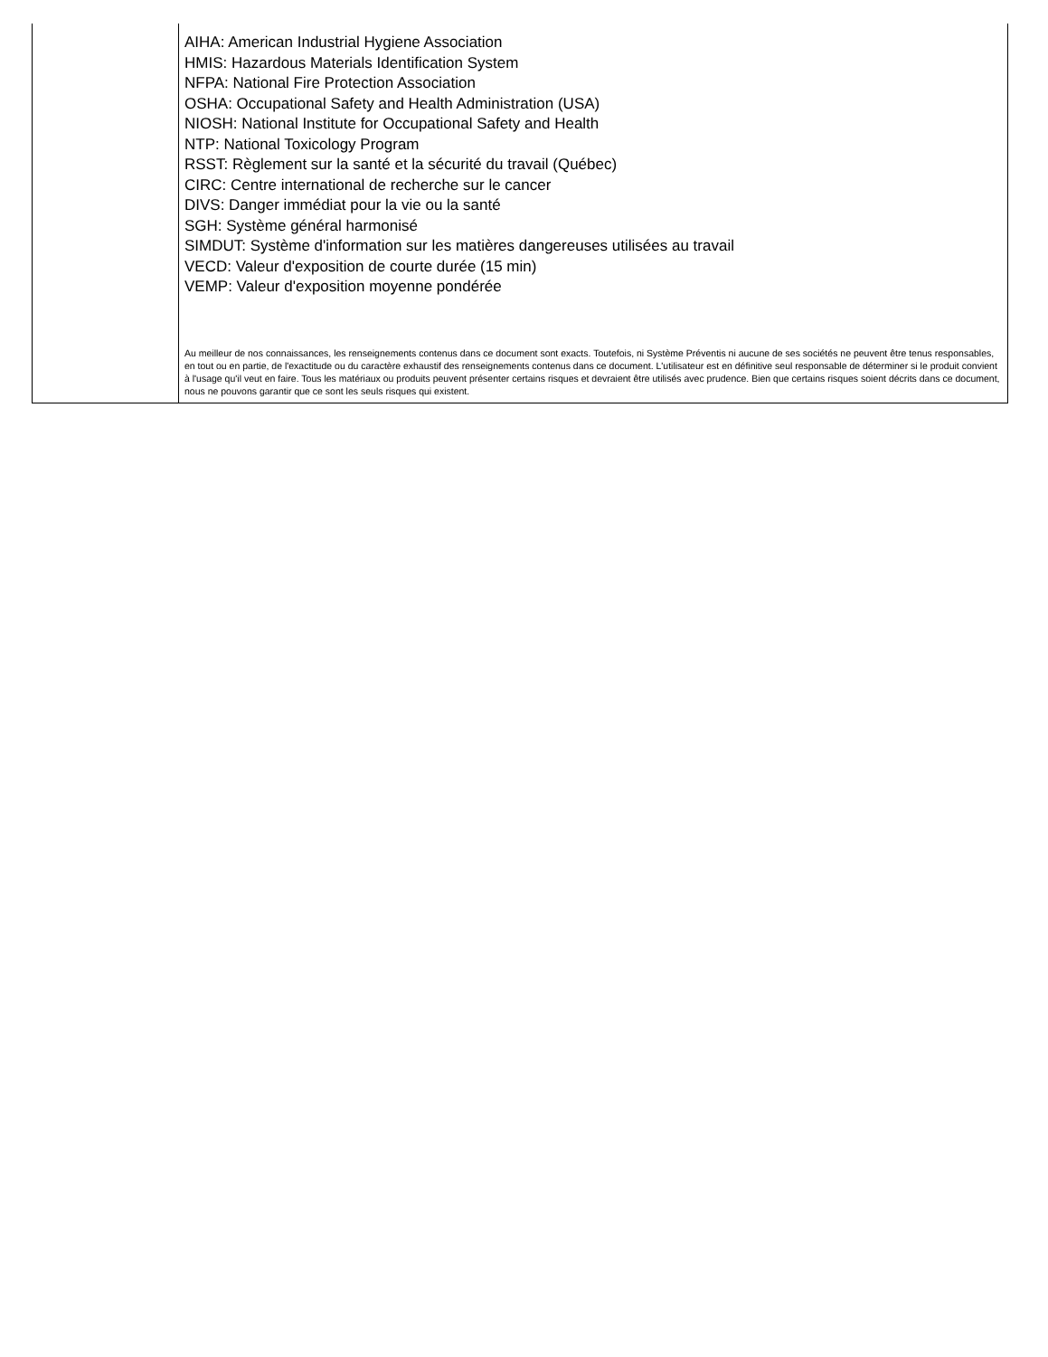| | AIHA: American Industrial Hygiene Association HMIS: Hazardous Materials Identification System NFPA: National Fire Protection Association OSHA: Occupational Safety and Health Administration (USA) NIOSH: National Institute for Occupational Safety and Health NTP: National Toxicology Program RSST: Règlement sur la santé et la sécurité du travail (Québec) CIRC: Centre international de recherche sur le cancer DIVS: Danger immédiat pour la vie ou la santé SGH: Système général harmonisé SIMDUT: Système d'information sur les matières dangereuses utilisées au travail VECD: Valeur d'exposition de courte durée (15 min) VEMP: Valeur d'exposition moyenne pondérée Au meilleur de nos connaissances, les renseignements contenus dans ce document sont exacts. Toutefois, ni Système Préventis ni aucune de ses sociétés ne peuvent être tenus responsables, en tout ou en partie, de l'exactitude ou du caractère exhaustif des renseignements contenus dans ce document. L'utilisateur est en définitive seul responsable de déterminer si le produit convient à l'usage qu'il veut en faire. Tous les matériaux ou produits peuvent présenter certains risques et devraient être utilisés avec prudence. Bien que certains risques soient décrits dans ce document, nous ne pouvons garantir que ce sont les seuls risques qui existent. |